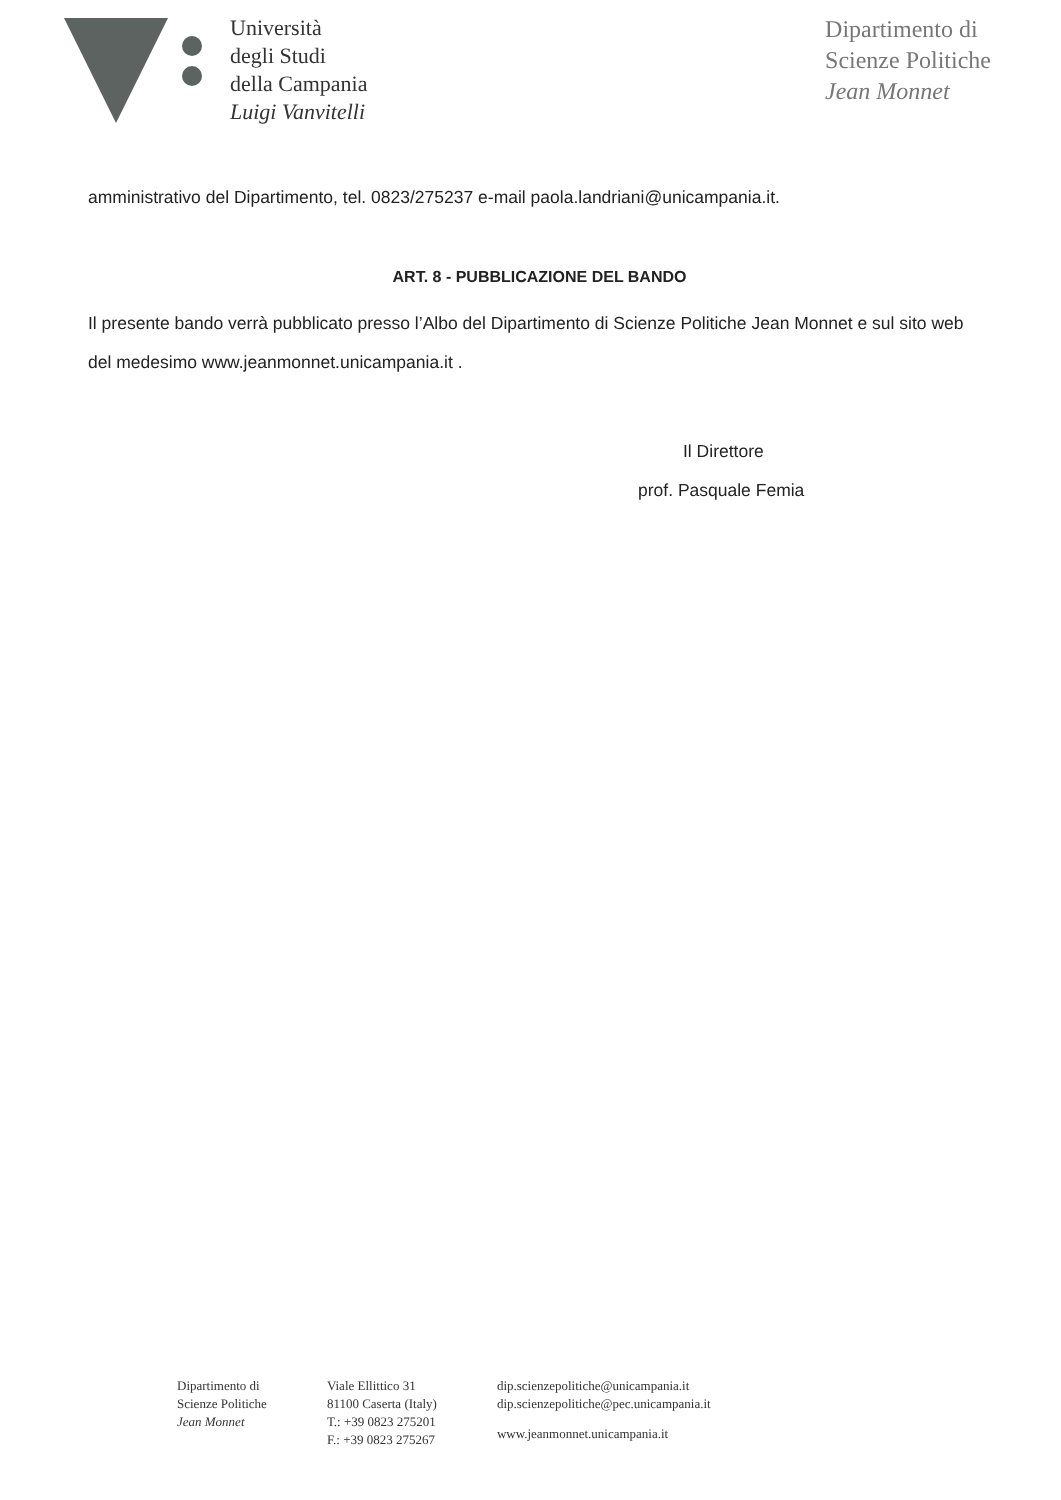Università
degli Studi
della Campania
Luigi Vanvitelli
Dipartimento di
Scienze Politiche
Jean Monnet
amministrativo del Dipartimento, tel. 0823/275237 e-mail paola.landriani@unicampania.it.
ART. 8 - PUBBLICAZIONE DEL BANDO
Il presente bando verrà pubblicato presso l’Albo del Dipartimento di Scienze Politiche Jean Monnet e sul sito web del medesimo www.jeanmonnet.unicampania.it .
Il Direttore
prof. Pasquale Femia
Dipartimento di
Scienze Politiche
Jean Monnet
Viale Ellittico 31
81100 Caserta (Italy)
T.: +39 0823 275201
F.: +39 0823 275267
dip.scienzepolitiche@unicampania.it
dip.scienzepolitiche@pec.unicampania.it
www.jeanmonnet.unicampania.it